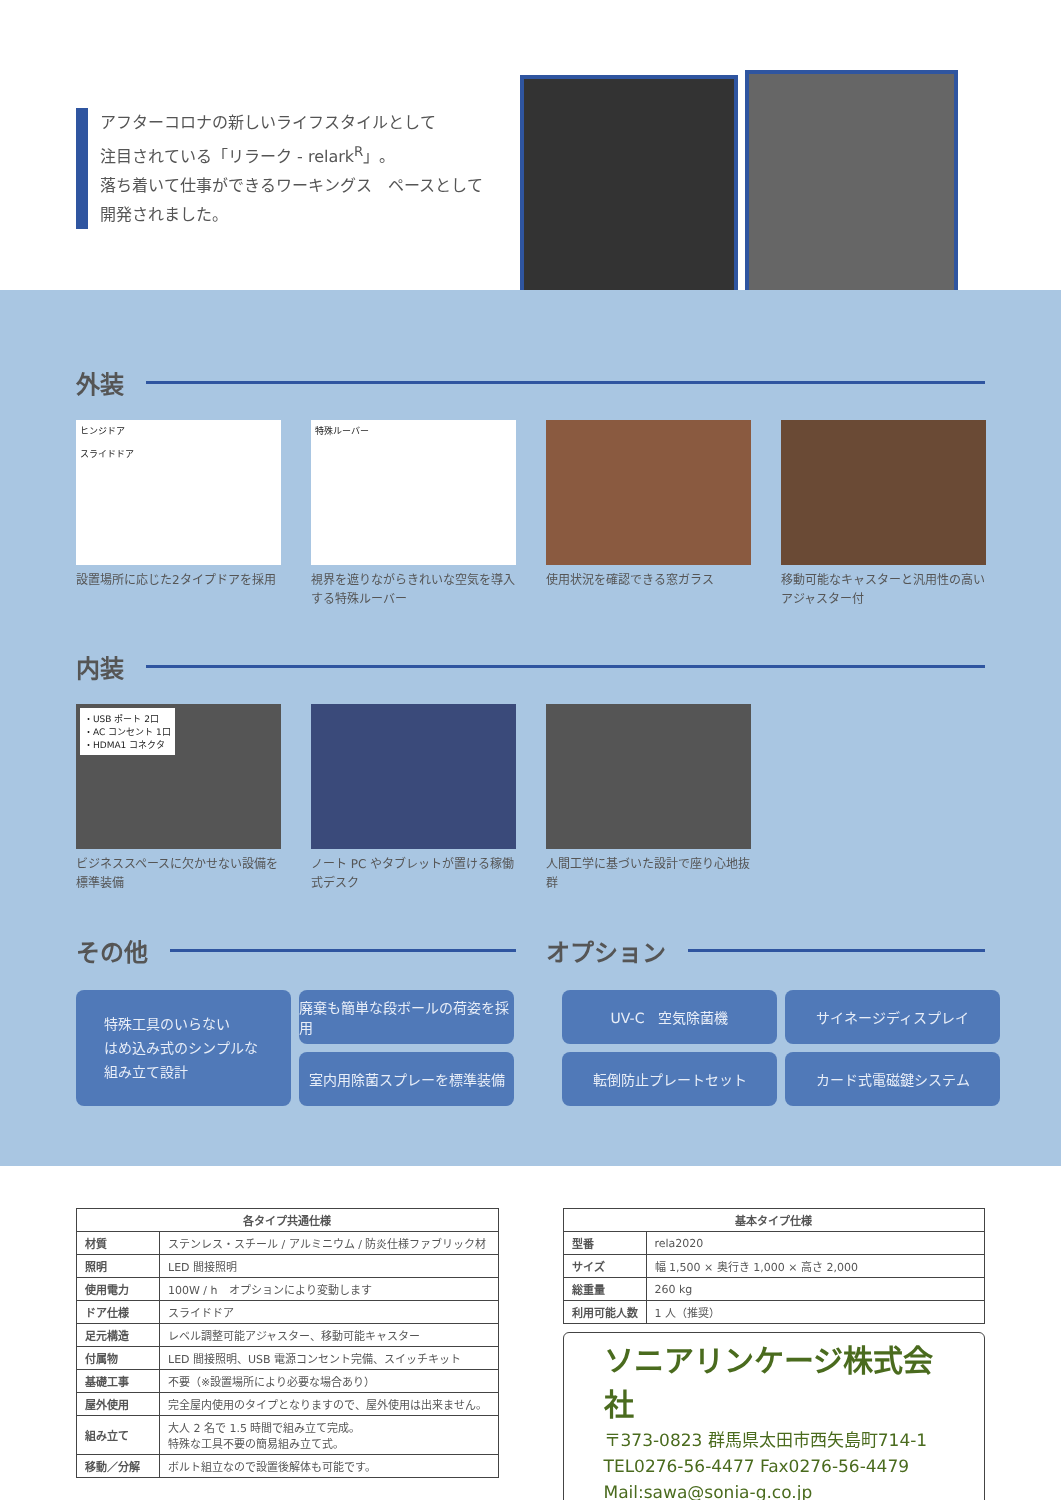アフターコロナの新しいライフスタイルとして
注目されている「リラーク - relark<sup>R</sup>」。
落ち着いて仕事ができるワーキングス　ペースとして
開発されました。
外装
ヒンジドア
スライドドア
設置場所に応じた2タイプドアを採用
特殊ルーバー
視界を遮りながらきれいな空気を導入する特殊ルーバー
使用状況を確認できる窓ガラス
移動可能なキャスターと汎用性の高いアジャスター付
内装
・USB ポート 2口
・AC コンセント 1口
・HDMA1 コネクタ
ビジネススペースに欠かせない設備を標準装備
ノート PC やタブレットが置ける稼働式デスク
人間工学に基づいた設計で座り心地抜群
その他 オプション
特殊工具のいらない
はめ込み式のシンプルな
組み立て設計
廃棄も簡単な段ボールの荷姿を採用
UV-C　空気除菌機
サイネージディスプレイ
室内用除菌スプレーを標準装備
転倒防止プレートセット
カード式電磁鍵システム
| 各タイプ共通仕様 | |
| --- | --- |
| 材質 | ステンレス・スチール / アルミニウム / 防炎仕様ファブリック材 |
| 照明 | LED 間接照明 |
| 使用電力 | 100W / h オプションにより変動します |
| ドア仕様 | スライドドア |
| 足元構造 | レベル調整可能アジャスター、移動可能キャスター |
| 付属物 | LED 間接照明、USB 電源コンセント完備、スイッチキット |
| 基礎工事 | 不要（※設置場所により必要な場合あり） |
| 屋外使用 | 完全屋内使用のタイプとなりますので、屋外使用は出来ません。 |
| 組み立て | 大人 2 名で 1.5 時間で組み立て完成。 特殊な工具不要の簡易組み立て式。 |
| 移動／分解 | ボルト組立なので設置後解体も可能です。 |
| 基本タイプ仕様 | |
| --- | --- |
| 型番 | rela2020 |
| サイズ | 幅 1,500 × 奥行き 1,000 × 高さ 2,000 |
| 総重量 | 260 kg |
| 利用可能人数 | 1 人（推奨） |
ソニアリンケージ株式会社
〒373-0823 群馬県太田市西矢島町714-1
TEL0276-56-4477 Fax0276-56-4479
Mail:sawa@sonia-g.co.jp